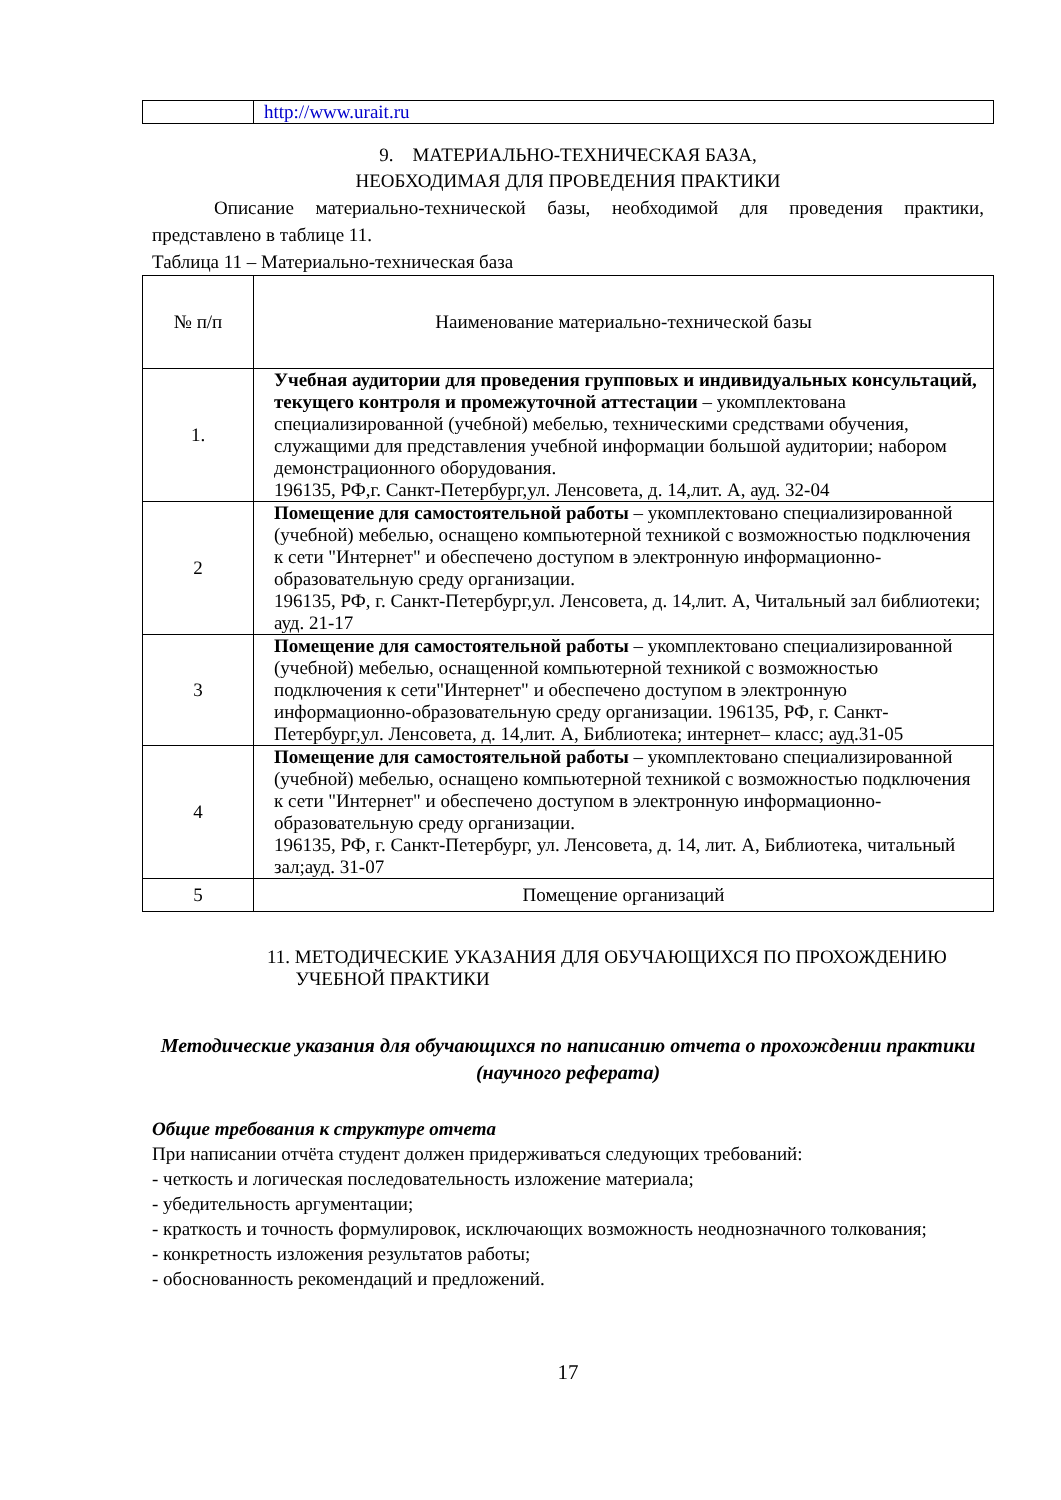| | http://www.urait.ru |
9. МАТЕРИАЛЬНО-ТЕХНИЧЕСКАЯ БАЗА,
НЕОБХОДИМАЯ ДЛЯ ПРОВЕДЕНИЯ ПРАКТИКИ
Описание материально-технической базы, необходимой для проведения практики, представлено в таблице 11.
Таблица 11 – Материально-техническая база
| № п/п | Наименование материально-технической базы |
| --- | --- |
| 1. | Учебная аудитории для проведения групповых и индивидуальных консультаций, текущего контроля и промежуточной аттестации – укомплектована специализированной (учебной) мебелью, техническими средствами обучения, служащими для представления учебной информации большой аудитории; набором демонстрационного оборудования. 196135, РФ,г. Санкт-Петербург,ул. Ленсовета, д. 14,лит. А, ауд. 32-04 |
| 2 | Помещение для самостоятельной работы – укомплектовано специализированной (учебной) мебелью, оснащено компьютерной техникой с возможностью подключения к сети "Интернет" и обеспечено доступом в электронную информационно-образовательную среду организации. 196135, РФ, г. Санкт-Петербург,ул. Ленсовета, д. 14,лит. А, Читальный зал библиотеки; ауд. 21-17 |
| 3 | Помещение для самостоятельной работы – укомплектовано специализированной (учебной) мебелью, оснащенной компьютерной техникой с возможностью подключения к сети"Интернет" и обеспечено доступом в электронную информационно-образовательную среду организации. 196135, РФ, г. Санкт-Петербург,ул. Ленсовета, д. 14,лит. А, Библиотека; интернет– класс; ауд.31-05 |
| 4 | Помещение для самостоятельной работы – укомплектовано специализированной (учебной) мебелью, оснащено компьютерной техникой с возможностью подключения к сети "Интернет" и обеспечено доступом в электронную информационно-образовательную среду организации. 196135, РФ, г. Санкт-Петербург, ул. Ленсовета, д. 14, лит. А, Библиотека, читальный зал;ауд. 31-07 |
| 5 | Помещение организаций |
11. МЕТОДИЧЕСКИЕ УКАЗАНИЯ ДЛЯ ОБУЧАЮЩИХСЯ ПО ПРОХОЖДЕНИЮ
УЧЕБНОЙ ПРАКТИКИ
Методические указания для обучающихся по написанию отчета о прохождении практики (научного реферата)
Общие требования к структуре отчета
При написании отчёта студент должен придерживаться следующих требований:
- четкость и логическая последовательность изложение материала;
- убедительность аргументации;
- краткость и точность формулировок, исключающих возможность неоднозначного толкования;
- конкретность изложения результатов работы;
- обоснованность рекомендаций и предложений.
17